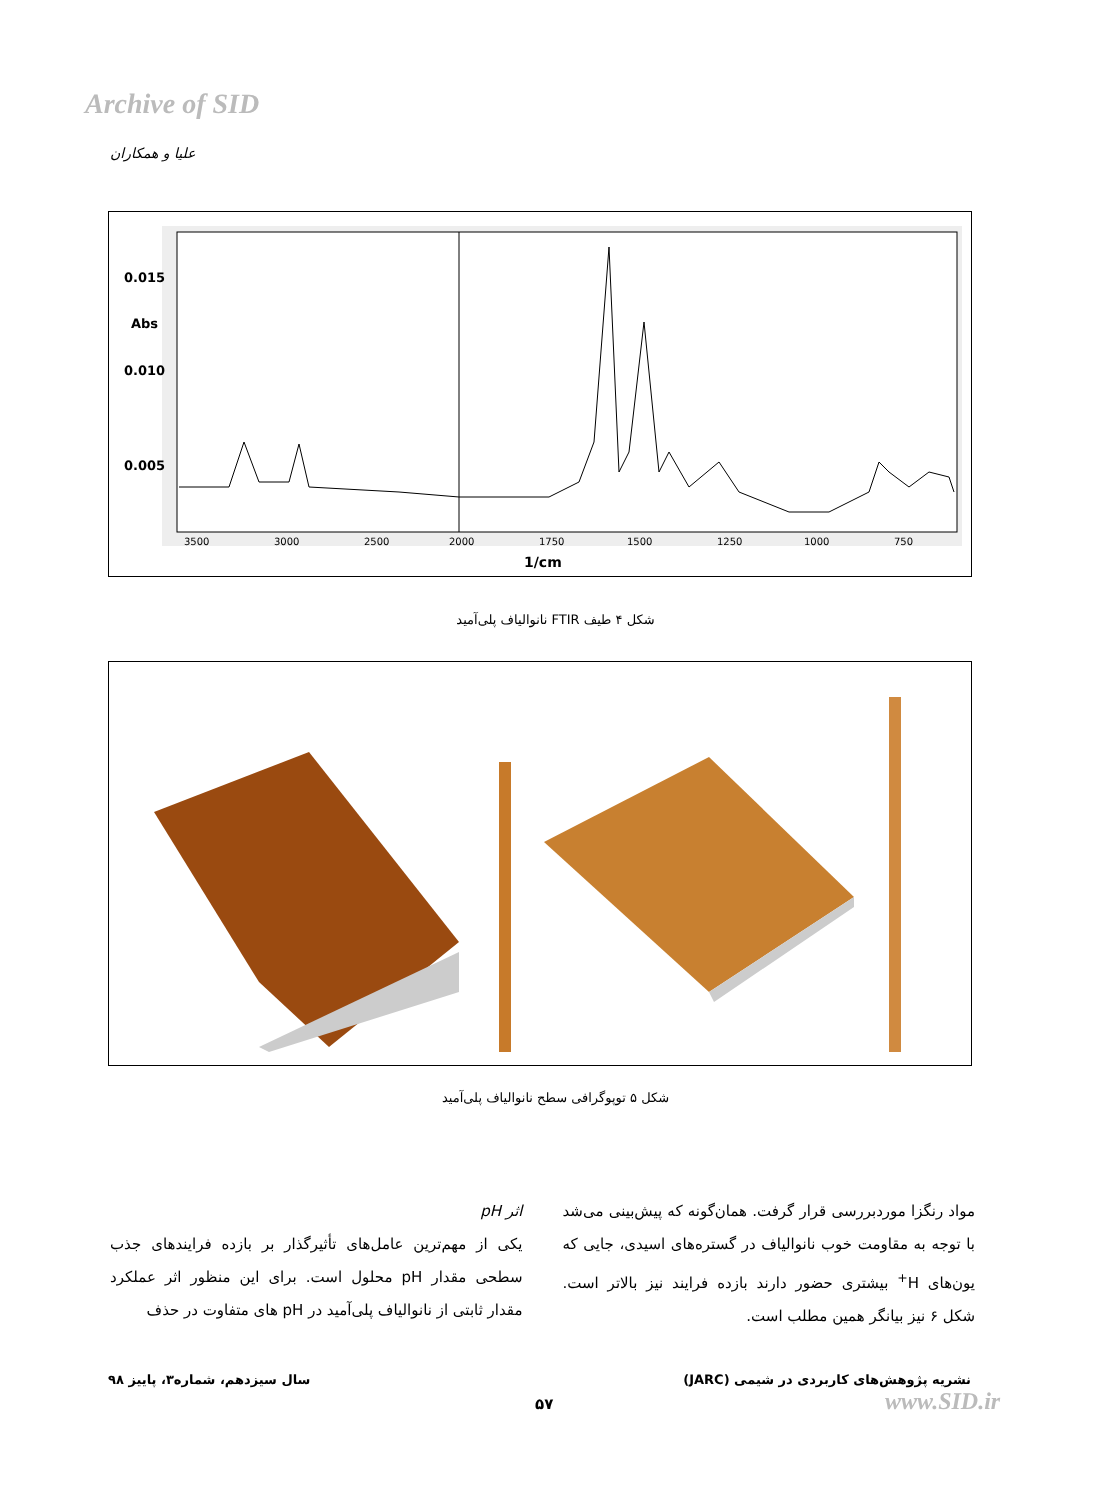Archive of SID
علیا و همکاران
0.015
Abs
0.010
0.005
3500
3000
2500
2000
1750
1500
1250
1000
750
1/cm
شکل ۴ طیف FTIR نانوالیاف پلی‌آمید
شکل ۵ توپوگرافی سطح نانوالیاف پلی‌آمید
اثر pH
یکی از مهم‌ترین عامل‌های تأثیرگذار بر بازده فرایندهای جذب سطحی مقدار pH محلول است. برای این منظور اثر عملکرد مقدار ثابتی از نانوالیاف پلی‌آمید در pH های متفاوت در حذف
مواد رنگزا موردبررسی قرار گرفت. همان‌گونه که پیش‌بینی می‌شد با توجه به مقاومت خوب نانوالیاف در گستره‌های اسیدی، جایی که یون‌های H<sup>+</sup> بیشتری حضور دارند بازده فرایند نیز بالاتر است. شکل ۶ نیز بیانگر همین مطلب است.
نشریه پژوهش‌های کاربردی در شیمی (JARC)
سال سیزدهم، شماره۳، پاییز ۹۸
۵۷ www.SID.ir